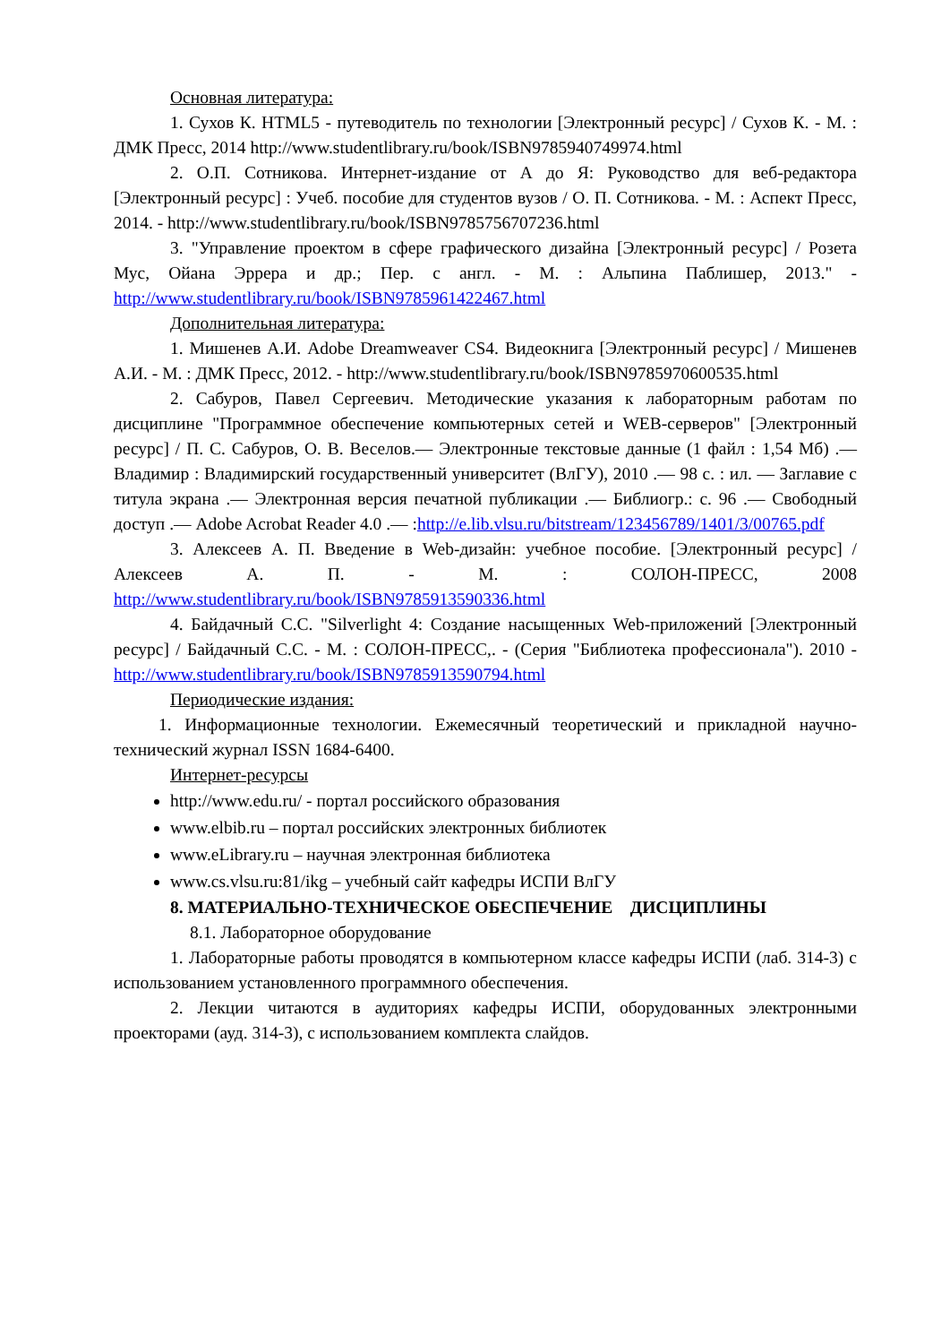Основная литература:
1. Сухов К. HTML5 - путеводитель по технологии [Электронный ресурс] / Сухов К. - М. : ДМК Пресс, 2014 http://www.studentlibrary.ru/book/ISBN9785940749974.html
2. О.П. Сотникова. Интернет-издание от А до Я: Руководство для веб-редактора [Электронный ресурс] : Учеб. пособие для студентов вузов / О. П. Сотникова. - М. : Аспект Пресс, 2014. - http://www.studentlibrary.ru/book/ISBN9785756707236.html
3. "Управление проектом в сфере графического дизайна [Электронный ресурс] / Розета Мус, Ойана Эррера и др.; Пер. с англ. - М. : Альпина Паблишер, 2013." - http://www.studentlibrary.ru/book/ISBN9785961422467.html
Дополнительная литература:
1. Мишенев А.И. Adobe Dreamweaver CS4. Видеокнига [Электронный ресурс] / Мишенев А.И. - М. : ДМК Пресс, 2012. - http://www.studentlibrary.ru/book/ISBN9785970600535.html
2. Сабуров, Павел Сергеевич. Методические указания к лабораторным работам по дисциплине "Программное обеспечение компьютерных сетей и WEB-серверов" [Электронный ресурс] / П. С. Сабуров, О. В. Веселов.— Электронные текстовые данные (1 файл : 1,54 Мб) .— Владимир : Владимирский государственный университет (ВлГУ), 2010 .— 98 с. : ил. — Заглавие с титула экрана .— Электронная версия печатной публикации .— Библиогр.: с. 96 .— Свободный доступ .— Adobe Acrobat Reader 4.0 .— :http://e.lib.vlsu.ru/bitstream/123456789/1401/3/00765.pdf
3. Алексеев А. П. Введение в Web-дизайн: учебное пособие. [Электронный ресурс] / Алексеев А. П. - М. : СОЛОН-ПРЕСС, 2008 http://www.studentlibrary.ru/book/ISBN9785913590336.html
4. Байдачный С.С. "Silverlight 4: Создание насыщенных Web-приложений [Электронный ресурс] / Байдачный С.С. - М. : СОЛОН-ПРЕСС,. - (Серия "Библиотека профессионала"). 2010 - http://www.studentlibrary.ru/book/ISBN9785913590794.html
Периодические издания:
1. Информационные технологии. Ежемесячный теоретический и прикладной научно-технический журнал ISSN 1684-6400.
Интернет-ресурсы
http://www.edu.ru/ - портал российского образования
www.elbib.ru – портал российских электронных библиотек
www.eLibrary.ru – научная электронная библиотека
www.cs.vlsu.ru:81/ikg – учебный сайт кафедры ИСПИ ВлГУ
8. МАТЕРИАЛЬНО-ТЕХНИЧЕСКОЕ ОБЕСПЕЧЕНИЕ ДИСЦИПЛИНЫ
8.1. Лабораторное оборудование
1. Лабораторные работы проводятся в компьютерном классе кафедры ИСПИ (лаб. 314-3) с использованием установленного программного обеспечения.
2. Лекции читаются в аудиториях кафедры ИСПИ, оборудованных электронными проекторами (ауд. 314-3), с использованием комплекта слайдов.